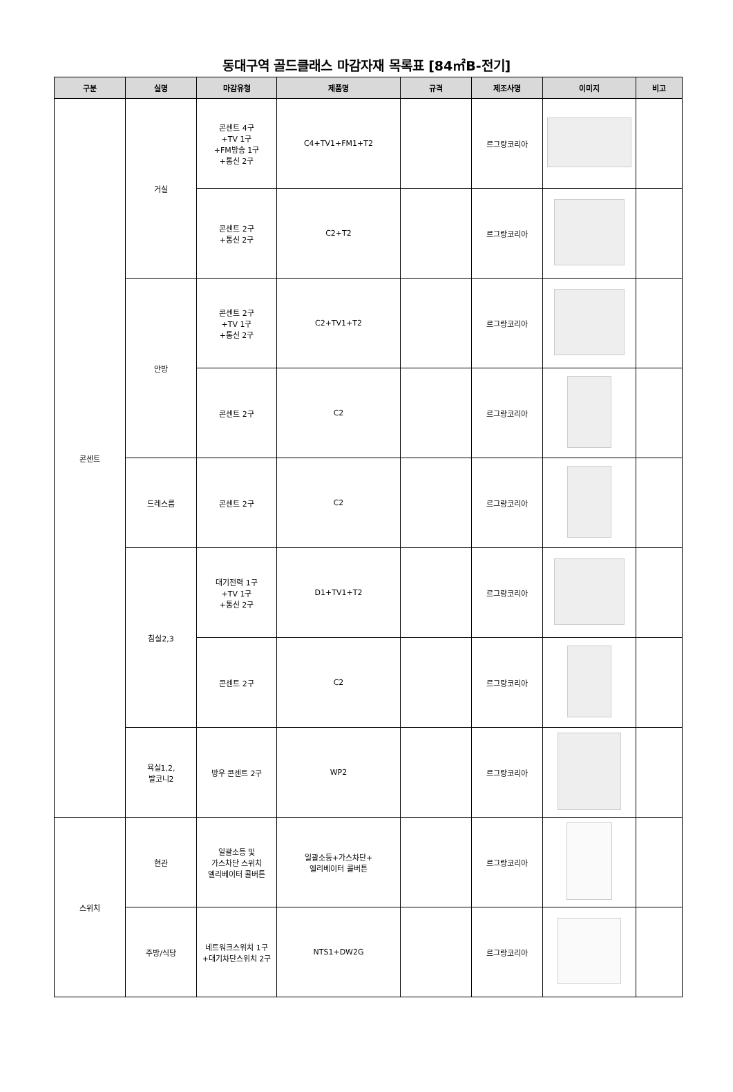동대구역 골드클래스 마감자재 목록표 [84㎡B-전기]
| 구분 | 실명 | 마감유형 | 제품명 | 규격 | 제조사명 | 이미지 | 비고 |
| --- | --- | --- | --- | --- | --- | --- | --- |
| 콘센트 | 거실 | 콘센트 4구 +TV 1구 +FM방송 1구 +통신 2구 | C4+TV1+FM1+T2 | | 르그랑코리아 | | |
| | | 콘센트 2구 +통신 2구 | C2+T2 | | 르그랑코리아 | | |
| | 안방 | 콘센트 2구 +TV 1구 +통신 2구 | C2+TV1+T2 | | 르그랑코리아 | | |
| | | 콘센트 2구 | C2 | | 르그랑코리아 | | |
| | 드레스룸 | 콘센트 2구 | C2 | | 르그랑코리아 | | |
| | 침실2,3 | 대기전력 1구 +TV 1구 +통신 2구 | D1+TV1+T2 | | 르그랑코리아 | | |
| | | 콘센트 2구 | C2 | | 르그랑코리아 | | |
| | 욕실1,2, 발코니2 | 방우 콘센트 2구 | WP2 | | 르그랑코리아 | | |
| 스위치 | 현관 | 일괄소등 및 가스차단 스위치 엘리베이터 콜버튼 | 일괄소등+가스차단+ 엘리베이터 콜버튼 | | 르그랑코리아 | | |
| | 주방/식당 | 네트워크스위치 1구 +대기차단스위치 2구 | NTS1+DW2G | | 르그랑코리아 | | |